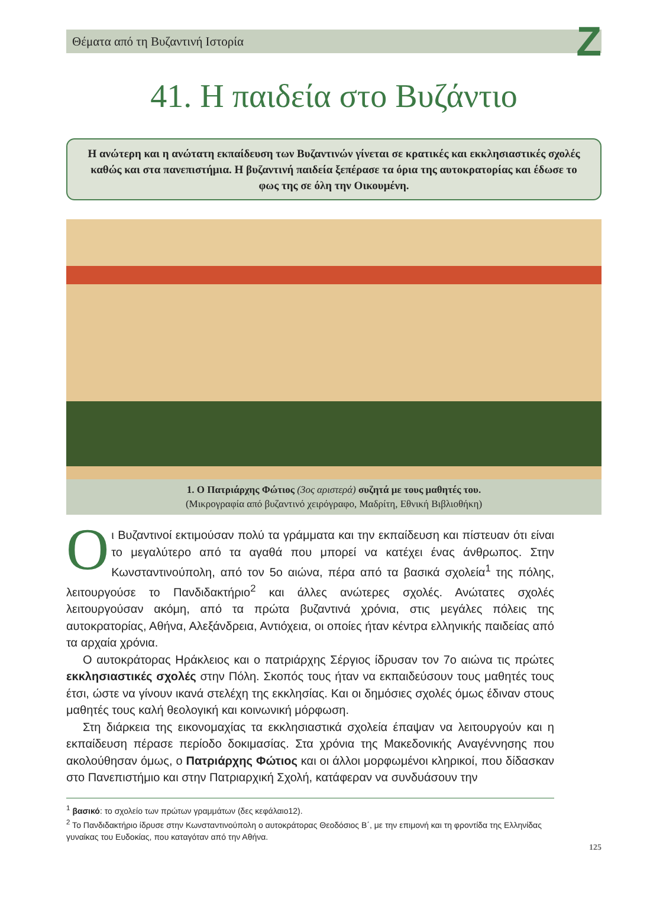Θέματα από τη Βυζαντινή Ιστορία Z
41. Η παιδεία στο Βυζάντιο
Η ανώτερη και η ανώτατη εκπαίδευση των Βυζαντινών γίνεται σε κρατικές και εκκλησιαστικές σχολές καθώς και στα πανεπιστήμια. Η βυζαντινή παιδεία ξεπέρασε τα όρια της αυτοκρατορίας και έδωσε το φως της σε όλη την Οικουμένη.
1. Ο Πατριάρχης Φώτιος (3ος αριστερά) συζητά με τους μαθητές του.
(Μικρογραφία από βυζαντινό χειρόγραφο, Μαδρίτη, Εθνική Βιβλιοθήκη)
Oι Βυζαντινοί εκτιμούσαν πολύ τα γράμματα και την εκπαίδευση και πίστευαν ότι είναι το μεγαλύτερο από τα αγαθά που μπορεί να κατέχει ένας άνθρωπος. Στην Κωνσταντινούπολη, από τον 5ο αιώνα, πέρα από τα βασικά σχολεία<sup>1</sup> της πόλης, λειτουργούσε το Πανδιδακτήριο<sup>2</sup> και άλλες ανώτερες σχολές. Ανώτατες σχολές λειτουργούσαν ακόμη, από τα πρώτα βυζαντινά χρόνια, στις μεγάλες πόλεις της αυτοκρατορίας, Αθήνα, Αλεξάνδρεια, Αντιόχεια, οι οποίες ήταν κέντρα ελληνικής παιδείας από τα αρχαία χρόνια.
Ο αυτοκράτορας Ηράκλειος και ο πατριάρχης Σέργιος ίδρυσαν τον 7ο αιώνα τις πρώτες εκκλησιαστικές σχολές στην Πόλη. Σκοπός τους ήταν να εκπαιδεύσουν τους μαθητές τους έτσι, ώστε να γίνουν ικανά στελέχη της εκκλησίας. Και οι δημόσιες σχολές όμως έδιναν στους μαθητές τους καλή θεολογική και κοινωνική μόρφωση.
Στη διάρκεια της εικονομαχίας τα εκκλησιαστικά σχολεία έπαψαν να λειτουργούν και η εκπαίδευση πέρασε περίοδο δοκιμασίας. Στα χρόνια της Μακεδονικής Αναγέννησης που ακολούθησαν όμως, ο Πατριάρχης Φώτιος και οι άλλοι μορφωμένοι κληρικοί, που δίδασκαν στο Πανεπιστήμιο και στην Πατριαρχική Σχολή, κατάφεραν να συνδυάσουν την
<sup>1</sup> βασικό: το σχολείο των πρώτων γραμμάτων (δες κεφάλαιο12).
<sup>2</sup> Το Πανδιδακτήριο ίδρυσε στην Κωνσταντινούπολη ο αυτοκράτορας Θεοδόσιος Β΄, με την επιμονή και τη φροντίδα της Ελληνίδας γυναίκας του Ευδοκίας, που καταγόταν από την Αθήνα.
125